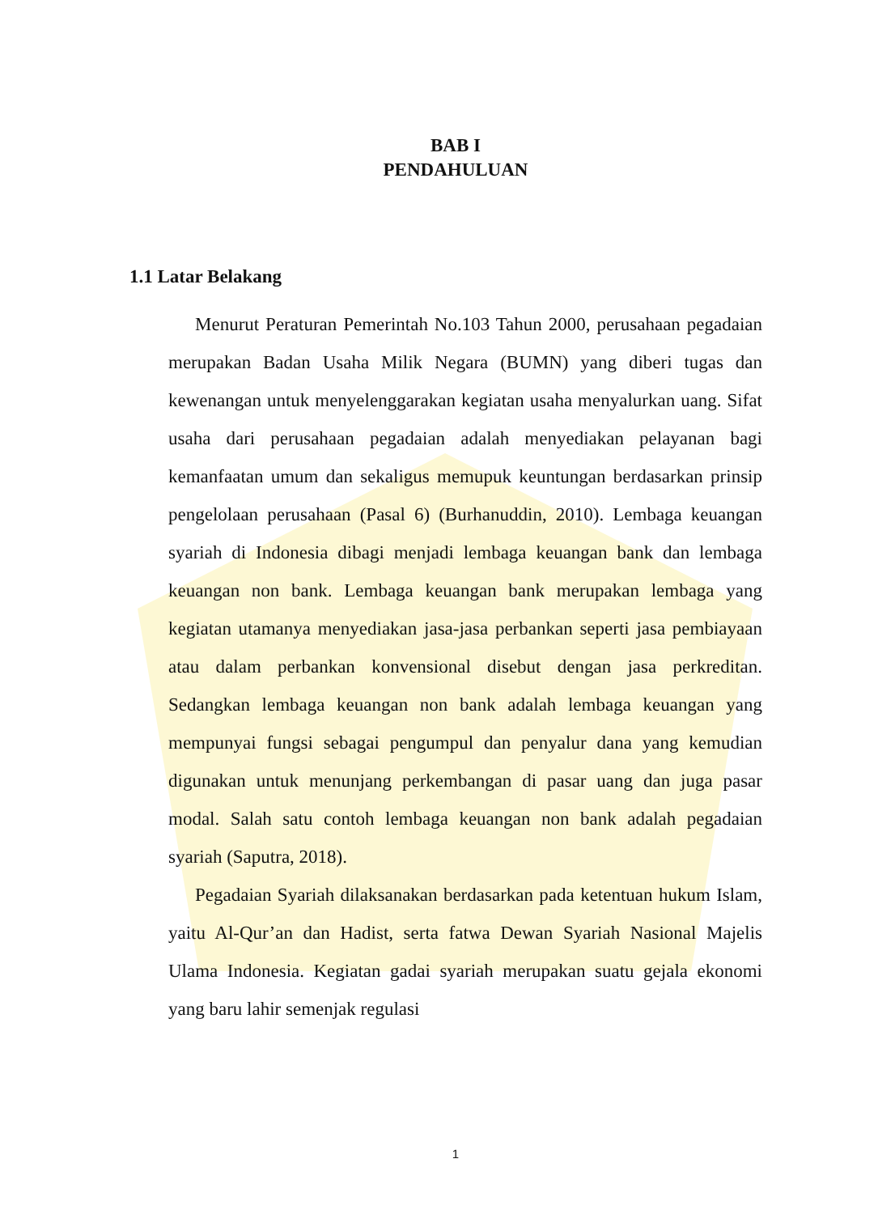BAB I
PENDAHULUAN
1.1 Latar Belakang
Menurut Peraturan Pemerintah No.103 Tahun 2000, perusahaan pegadaian merupakan Badan Usaha Milik Negara (BUMN) yang diberi tugas dan kewenangan untuk menyelenggarakan kegiatan usaha menyalurkan uang. Sifat usaha dari perusahaan pegadaian adalah menyediakan pelayanan bagi kemanfaatan umum dan sekaligus memupuk keuntungan berdasarkan prinsip pengelolaan perusahaan (Pasal 6) (Burhanuddin, 2010). Lembaga keuangan syariah di Indonesia dibagi menjadi lembaga keuangan bank dan lembaga keuangan non bank. Lembaga keuangan bank merupakan lembaga yang kegiatan utamanya menyediakan jasa-jasa perbankan seperti jasa pembiayaan atau dalam perbankan konvensional disebut dengan jasa perkreditan. Sedangkan lembaga keuangan non bank adalah lembaga keuangan yang mempunyai fungsi sebagai pengumpul dan penyalur dana yang kemudian digunakan untuk menunjang perkembangan di pasar uang dan juga pasar modal. Salah satu contoh lembaga keuangan non bank adalah pegadaian syariah (Saputra, 2018).
Pegadaian Syariah dilaksanakan berdasarkan pada ketentuan hukum Islam, yaitu Al-Qur’an dan Hadist, serta fatwa Dewan Syariah Nasional Majelis Ulama Indonesia. Kegiatan gadai syariah merupakan suatu gejala ekonomi yang baru lahir semenjak regulasi
1